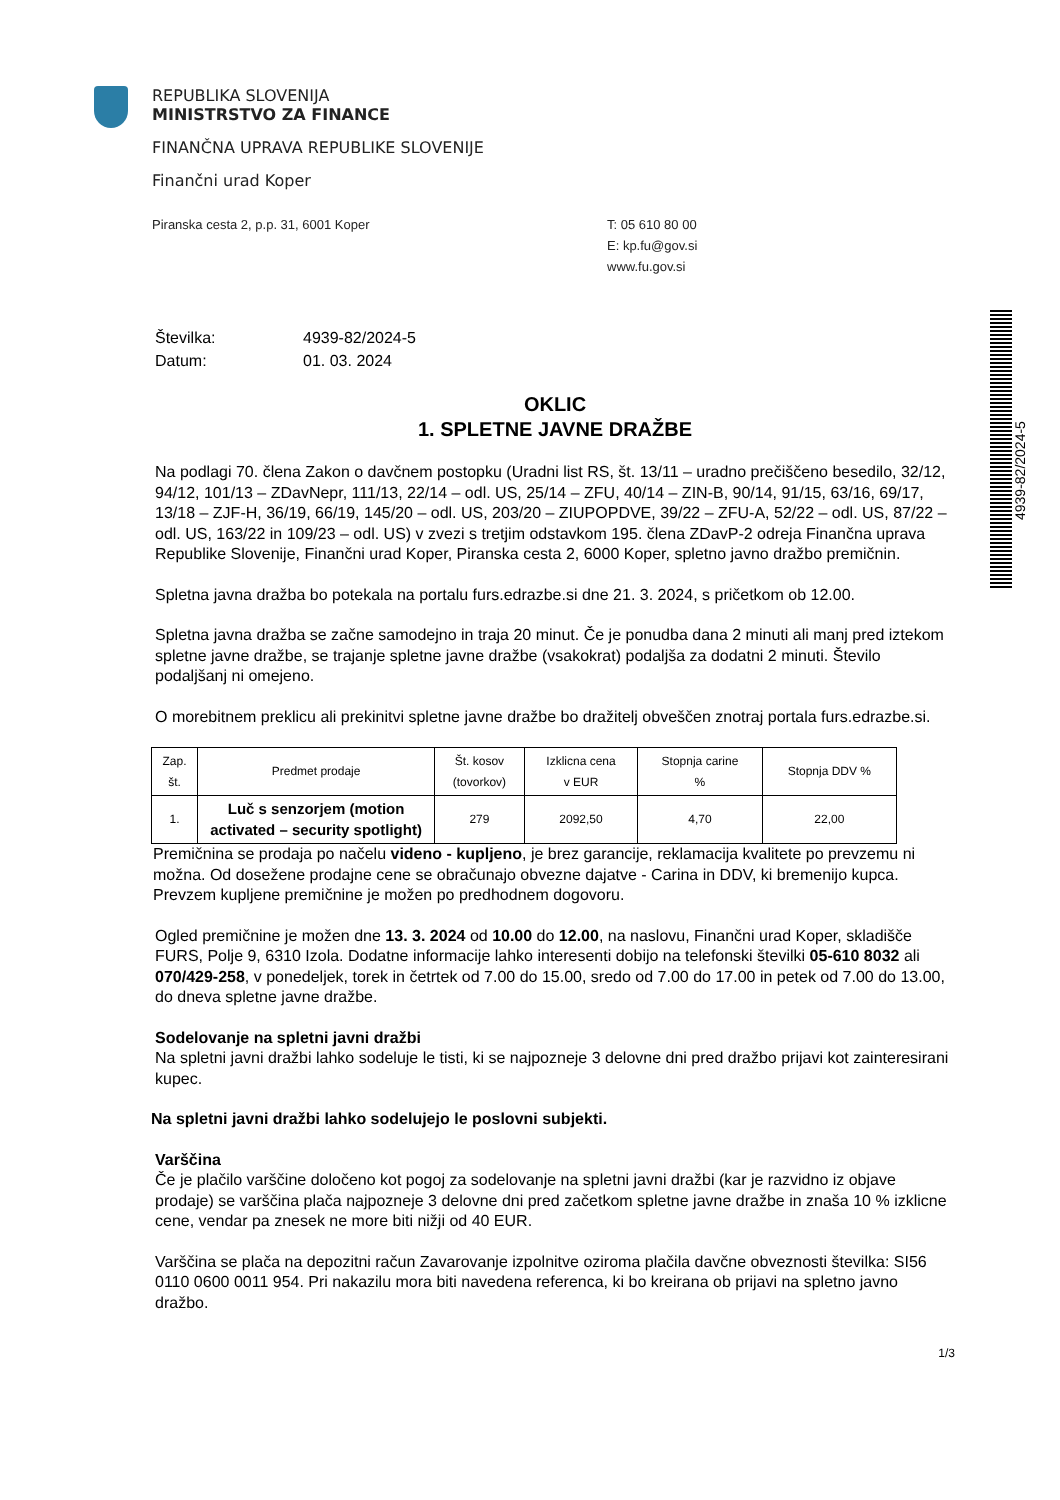REPUBLIKA SLOVENIJA
MINISTRSTVO ZA FINANCE
FINANČNA UPRAVA REPUBLIKE SLOVENIJE
Finančni urad Koper
Piranska cesta 2, p.p. 31, 6001 Koper T: 05 610 80 00
E: kp.fu@gov.si
www.fu.gov.si
4939-82/2024-5
Številka: 4939-82/2024-5
Datum: 01. 03. 2024
OKLIC
1. SPLETNE JAVNE DRAŽBE
Na podlagi 70. člena Zakon o davčnem postopku (Uradni list RS, št. 13/11 – uradno prečiščeno besedilo, 32/12, 94/12, 101/13 – ZDavNepr, 111/13, 22/14 – odl. US, 25/14 – ZFU, 40/14 – ZIN-B, 90/14, 91/15, 63/16, 69/17, 13/18 – ZJF-H, 36/19, 66/19, 145/20 – odl. US, 203/20 – ZIUPOPDVE, 39/22 – ZFU-A, 52/22 – odl. US, 87/22 – odl. US, 163/22 in 109/23 – odl. US) v zvezi s tretjim odstavkom 195. člena ZDavP-2 odreja Finančna uprava Republike Slovenije, Finančni urad Koper, Piranska cesta 2, 6000 Koper, spletno javno dražbo premičnin.
Spletna javna dražba bo potekala na portalu furs.edrazbe.si dne 21. 3. 2024, s pričetkom ob 12.00.
Spletna javna dražba se začne samodejno in traja 20 minut. Če je ponudba dana 2 minuti ali manj pred iztekom spletne javne dražbe, se trajanje spletne javne dražbe (vsakokrat) podaljša za dodatni 2 minuti. Število podaljšanj ni omejeno.
O morebitnem preklicu ali prekinitvi spletne javne dražbe bo dražitelj obveščen znotraj portala furs.edrazbe.si.
| Zap. št. | Predmet prodaje | Št. kosov (tovorkov) | Izklicna cena v EUR | Stopnja carine % | Stopnja DDV % |
| --- | --- | --- | --- | --- | --- |
| 1. | Luč s senzorjem (motion activated – security spotlight) | 279 | 2092,50 | 4,70 | 22,00 |
Premičnina se prodaja po načelu videno - kupljeno, je brez garancije, reklamacija kvalitete po prevzemu ni možna. Od dosežene prodajne cene se obračunajo obvezne dajatve - Carina in DDV, ki bremenijo kupca. Prevzem kupljene premičnine je možen po predhodnem dogovoru.
Ogled premičnine je možen dne 13. 3. 2024 od 10.00 do 12.00, na naslovu, Finančni urad Koper, skladišče FURS, Polje 9, 6310 Izola. Dodatne informacije lahko interesenti dobijo na telefonski številki 05-610 8032 ali 070/429-258, v ponedeljek, torek in četrtek od 7.00 do 15.00, sredo od 7.00 do 17.00 in petek od 7.00 do 13.00, do dneva spletne javne dražbe.
Sodelovanje na spletni javni dražbi
Na spletni javni dražbi lahko sodeluje le tisti, ki se najpozneje 3 delovne dni pred dražbo prijavi kot zainteresirani kupec.
Na spletni javni dražbi lahko sodelujejo le poslovni subjekti.
Varščina
Če je plačilo varščine določeno kot pogoj za sodelovanje na spletni javni dražbi (kar je razvidno iz objave prodaje) se varščina plača najpozneje 3 delovne dni pred začetkom spletne javne dražbe in znaša 10 % izklicne cene, vendar pa znesek ne more biti nižji od 40 EUR.
Varščina se plača na depozitni račun Zavarovanje izpolnitve oziroma plačila davčne obveznosti številka: SI56 0110 0600 0011 954. Pri nakazilu mora biti navedena referenca, ki bo kreirana ob prijavi na spletno javno dražbo.
1/3